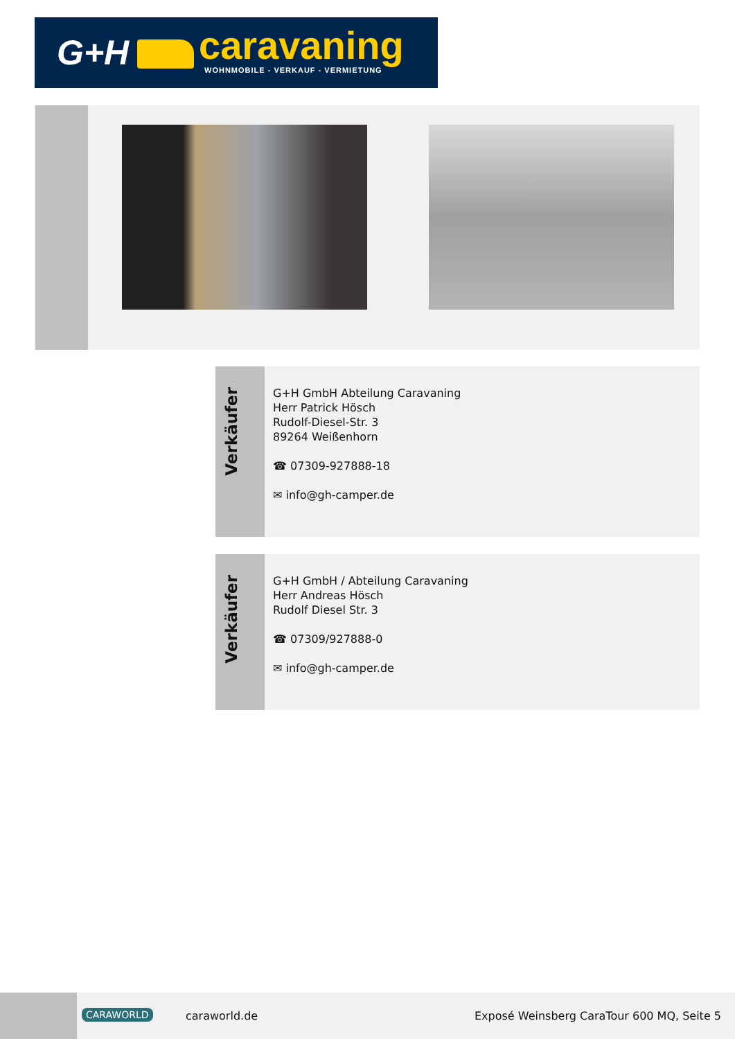G+H caravaning
WOHNMOBILE - VERKAUF - VERMIETUNG
Verkäufer
G+H GmbH Abteilung Caravaning
Herr Patrick Hösch
Rudolf-Diesel-Str. 3
89264 Weißenhorn
☎ 07309-927888-18
✉ info@gh-camper.de
Verkäufer
G+H GmbH / Abteilung Caravaning
Herr Andreas Hösch
Rudolf Diesel Str. 3
☎ 07309/927888-0
✉ info@gh-camper.de
CARAWORLD caraworld.de Exposé Weinsberg CaraTour 600 MQ, Seite 5